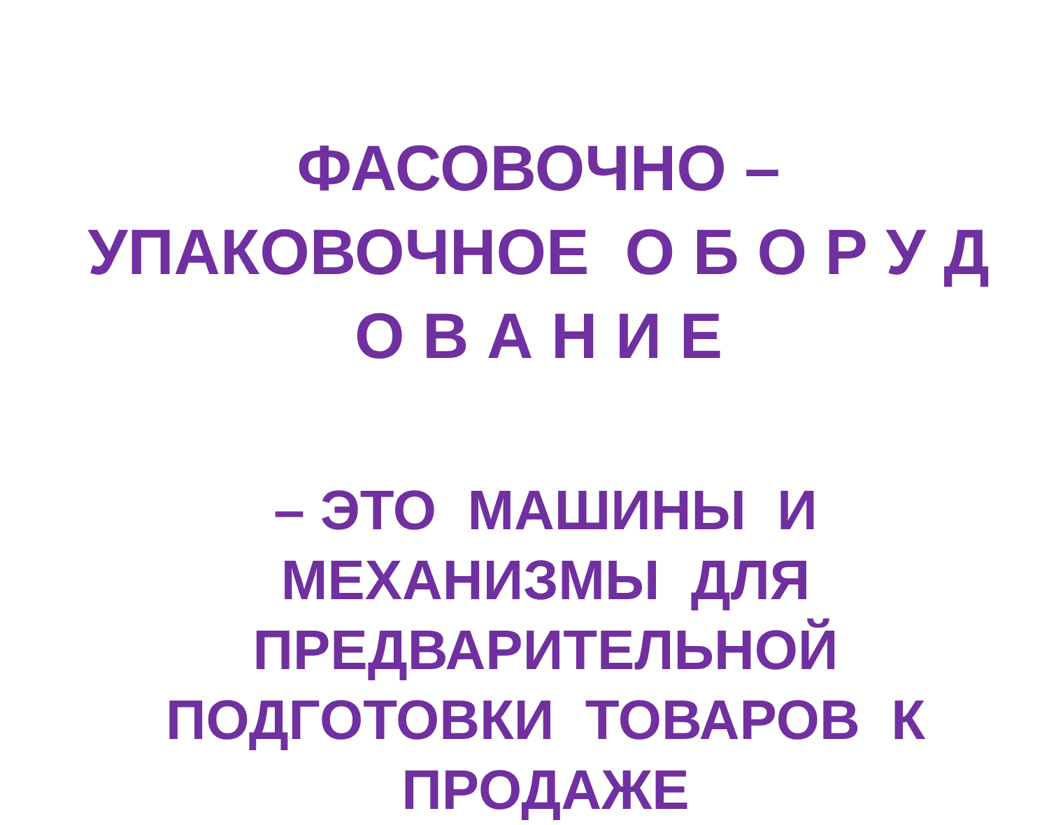ФАСОВОЧНО – УПАКОВОЧНОЕ О Б О Р У Д О В А Н И Е
– ЭТО МАШИНЫ И МЕХАНИЗМЫ ДЛЯ ПРЕДВАРИТЕЛЬНОЙ ПОДГОТОВКИ ТОВАРОВ К ПРОДАЖЕ